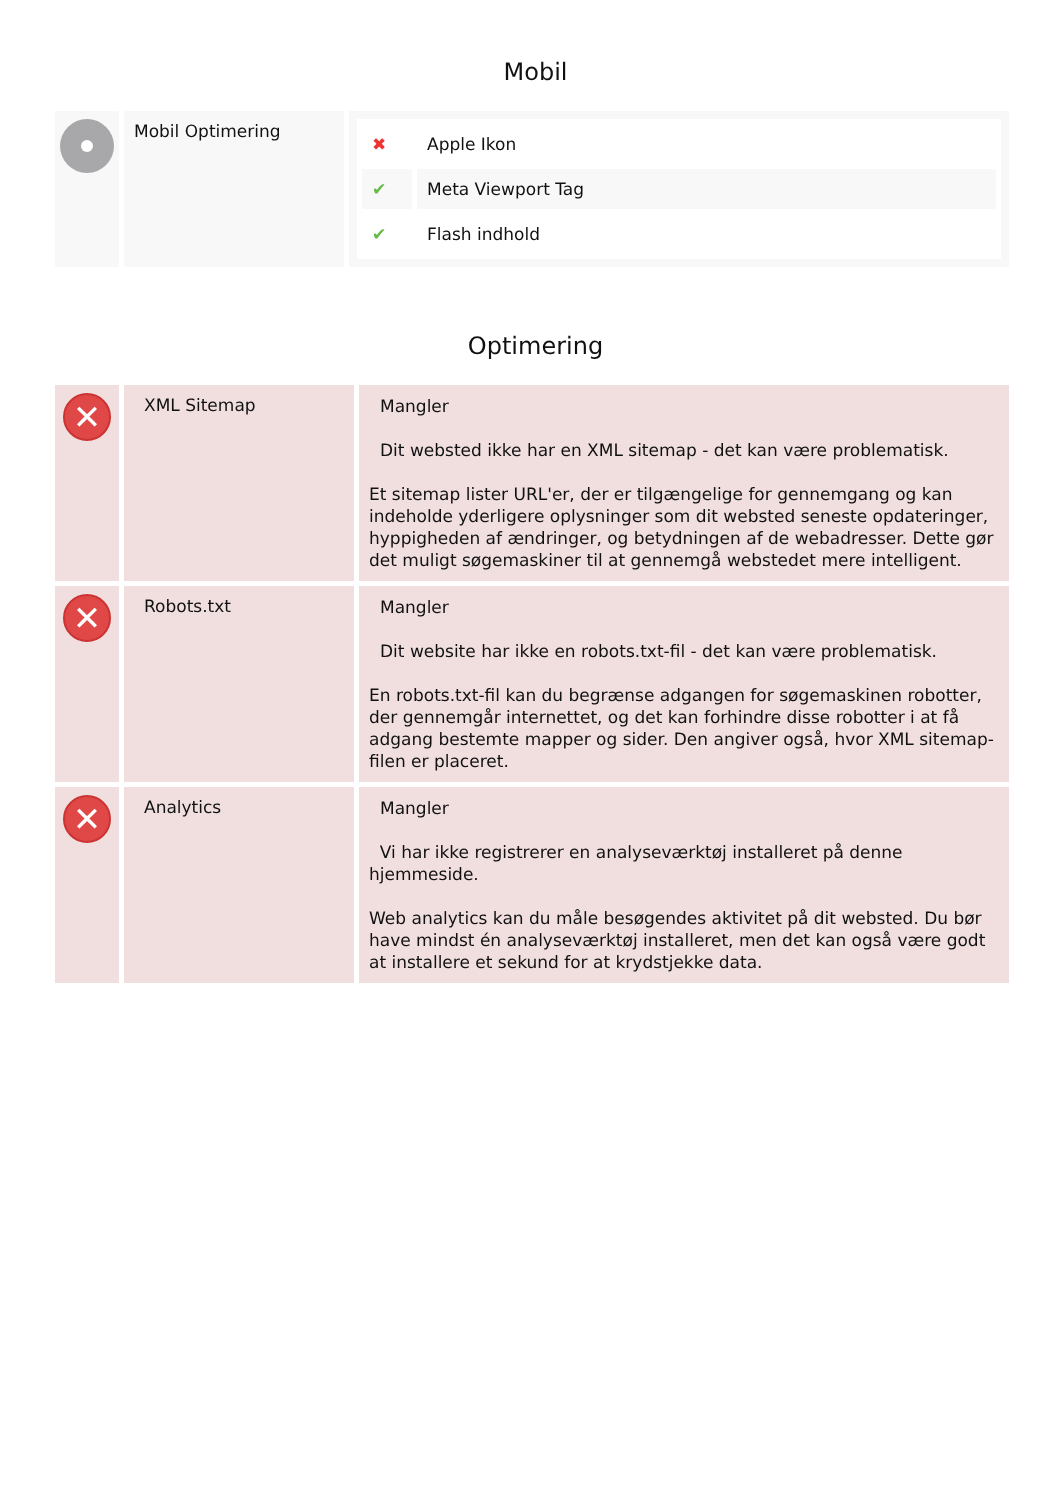Mobil
| | Mobil Optimering | / ✖ / Apple Ikon / / ✔ / Meta Viewport Tag / / ✔ / Flash indhold / |
Optimering
| ✕ | XML Sitemap | Mangler Dit websted ikke har en XML sitemap - det kan være problematisk. Et sitemap lister URL'er, der er tilgængelige for gennemgang og kan indeholde yderligere oplysninger som dit websted seneste opdateringer, hyppigheden af ændringer, og betydningen af de webadresser. Dette gør det muligt søgemaskiner til at gennemgå webstedet mere intelligent. |
| ✕ | Robots.txt | Mangler Dit website har ikke en robots.txt-fil - det kan være problematisk. En robots.txt-fil kan du begrænse adgangen for søgemaskinen robotter, der gennemgår internettet, og det kan forhindre disse robotter i at få adgang bestemte mapper og sider. Den angiver også, hvor XML sitemap-filen er placeret. |
| ✕ | Analytics | Mangler Vi har ikke registrerer en analyseværktøj installeret på denne hjemmeside. Web analytics kan du måle besøgendes aktivitet på dit websted. Du bør have mindst én analyseværktøj installeret, men det kan også være godt at installere et sekund for at krydstjekke data. |